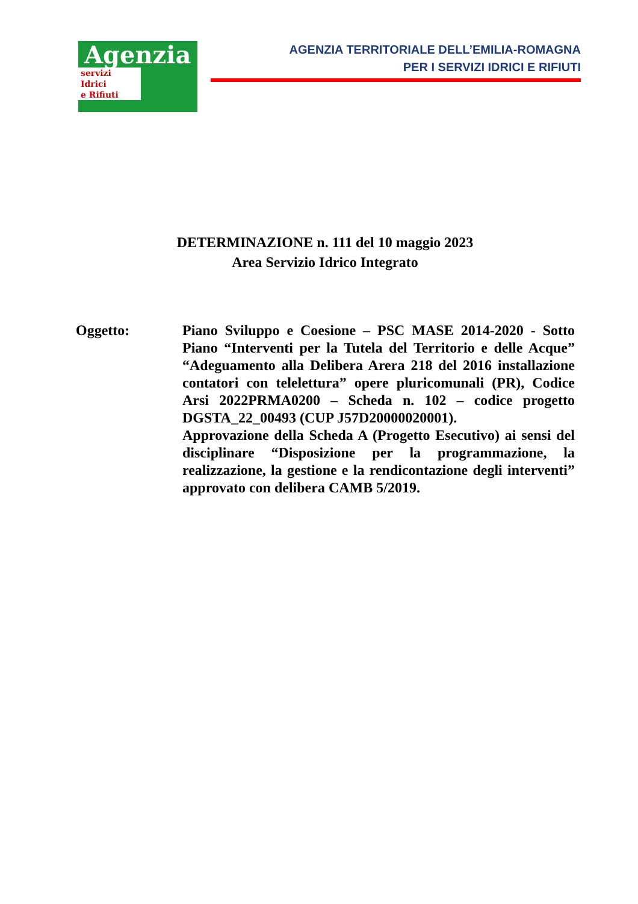Agenzia
servizi
Idrici
e Rifiuti
AGENZIA TERRITORIALE DELL’EMILIA-ROMAGNA
PER I SERVIZI IDRICI E RIFIUTI
DETERMINAZIONE n. 111 del 10 maggio 2023
Area Servizio Idrico Integrato
Oggetto: Piano Sviluppo e Coesione – PSC MASE 2014-2020 - Sotto Piano “Interventi per la Tutela del Territorio e delle Acque” “Adeguamento alla Delibera Arera 218 del 2016 installazione contatori con telelettura” opere pluricomunali (PR), Codice Arsi 2022PRMA0200 – Scheda n. 102 – codice progetto DGSTA_22_00493 (CUP J57D20000020001).
Approvazione della Scheda A (Progetto Esecutivo) ai sensi del disciplinare “Disposizione per la programmazione, la realizzazione, la gestione e la rendicontazione degli interventi” approvato con delibera CAMB 5/2019.